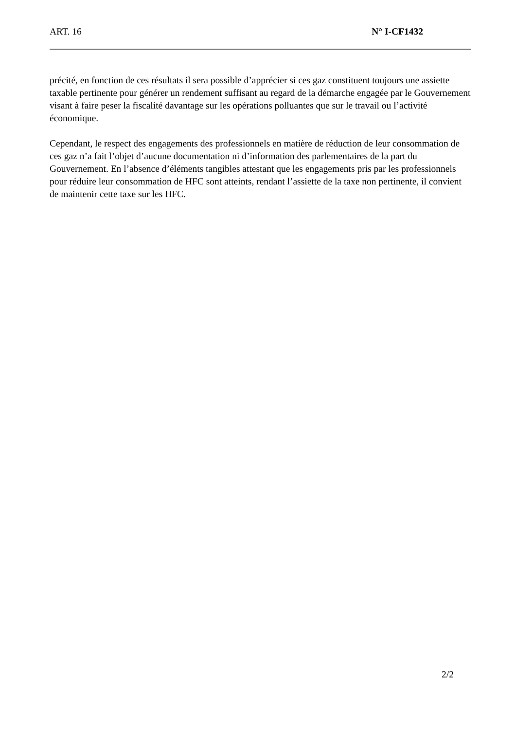ART. 16 N° I-CF1432
précité, en fonction de ces résultats il sera possible d’apprécier si ces gaz constituent toujours une assiette taxable pertinente pour générer un rendement suffisant au regard de la démarche engagée par le Gouvernement visant à faire peser la fiscalité davantage sur les opérations polluantes que sur le travail ou l’activité économique.
Cependant, le respect des engagements des professionnels en matière de réduction de leur consommation de ces gaz n’a fait l’objet d’aucune documentation ni d’information des parlementaires de la part du Gouvernement. En l’absence d’éléments tangibles attestant que les engagements pris par les professionnels pour réduire leur consommation de HFC sont atteints, rendant l’assiette de la taxe non pertinente, il convient de maintenir cette taxe sur les HFC.
2/2